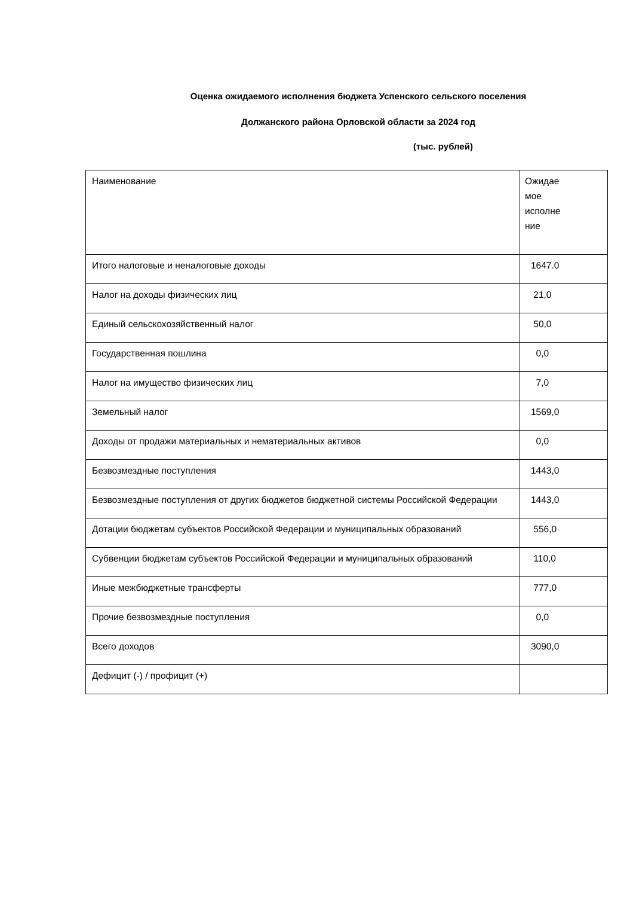Оценка ожидаемого исполнения бюджета Успенского сельского поселения
Должанского района Орловской области за 2024 год
(тыс. рублей)
| Наименование | Ожидае мое исполне ние |
| --- | --- |
| Итого налоговые и неналоговые доходы | 1647.0 |
| Налог на доходы физических лиц | 21,0 |
| Единый сельскохозяйственный налог | 50,0 |
| Государственная пошлина | 0,0 |
| Налог на имущество физических лиц | 7,0 |
| Земельный налог | 1569,0 |
| Доходы от продажи материальных и нематериальных активов | 0,0 |
| Безвозмездные поступления | 1443,0 |
| Безвозмездные поступления от других бюджетов бюджетной системы Российской Федерации | 1443,0 |
| Дотации бюджетам субъектов Российской Федерации и муниципальных образований | 556,0 |
| Субвенции бюджетам субъектов Российской Федерации и муниципальных образований | 110,0 |
| Иные межбюджетные трансферты | 777,0 |
| Прочие безвозмездные поступления | 0,0 |
| Всего доходов | 3090,0 |
| Дефицит (-) / профицит (+) | |